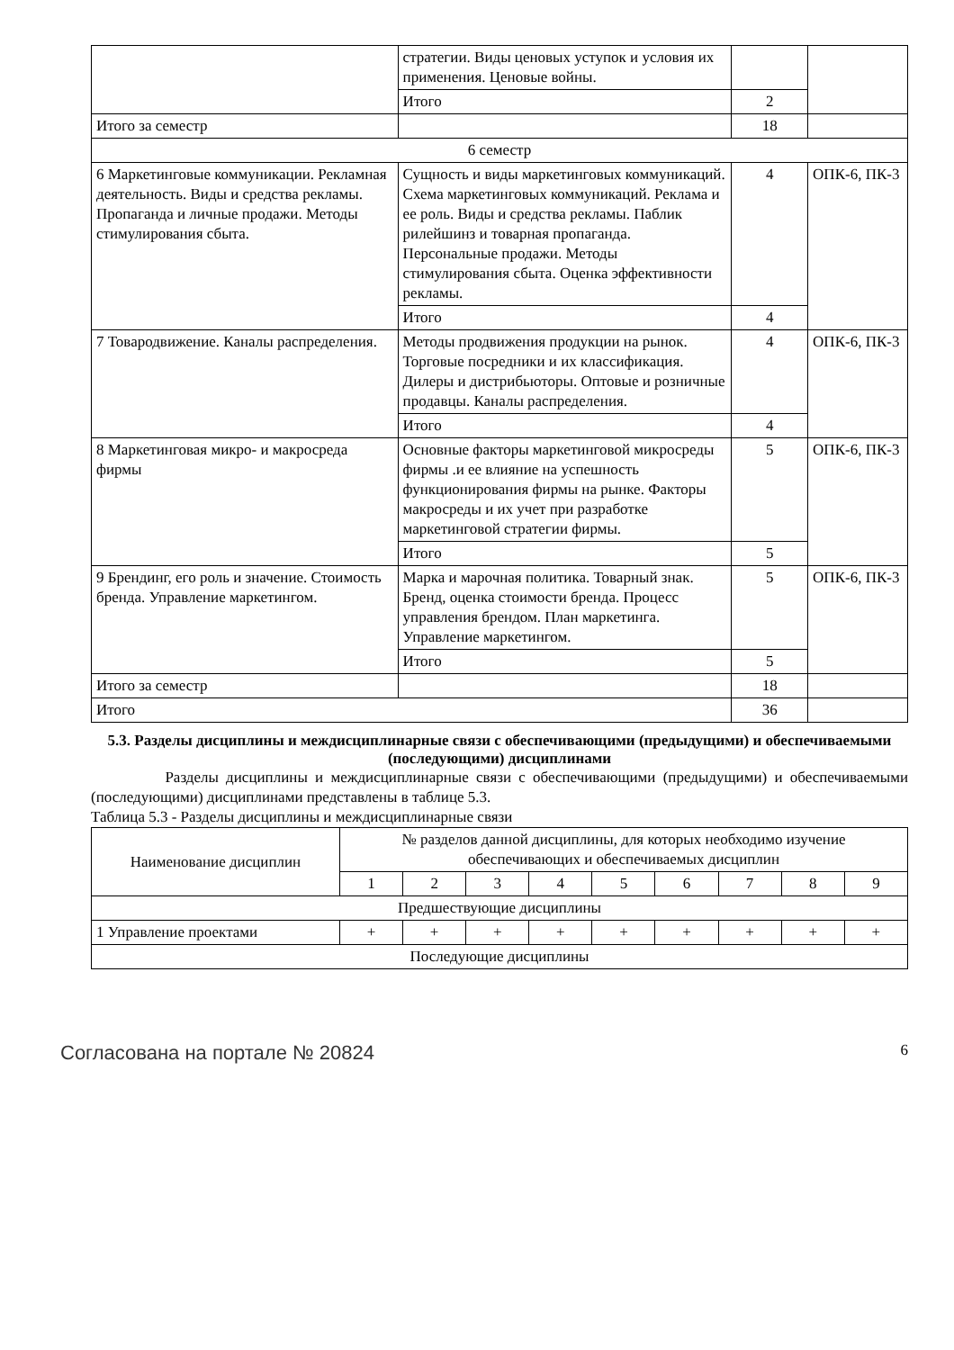| | стратегии. Виды ценовых уступок и условия их применения. Ценовые войны. | | |
| | Итого | 2 | |
| Итого за семестр | | 18 | |
| 6 семестр | | | |
| 6 Маркетинговые коммуникации. Рекламная деятельность. Виды и средства рекламы. Пропаганда и личные продажи. Методы стимулирования сбыта. | Сущность и виды маркетинговых коммуникаций. Схема маркетинговых коммуникаций. Реклама и ее роль. Виды и средства рекламы. Паблик рилейшинз и товарная пропаганда. Персональные продажи. Методы стимулирования сбыта. Оценка эффективности рекламы. | 4 | ОПК-6, ПК-3 |
| | Итого | 4 | |
| 7 Товародвижение. Каналы распределения. | Методы продвижения продукции на рынок. Торговые посредники и их классификация. Дилеры и дистрибьюторы. Оптовые и розничные продавцы. Каналы распределения. | 4 | ОПК-6, ПК-3 |
| | Итого | 4 | |
| 8 Маркетинговая микро- и макросреда фирмы | Основные факторы маркетинговой микросреды фирмы .и ее влияние на успешность функционирования фирмы на рынке. Факторы макросреды и их учет при разработке маркетинговой стратегии фирмы. | 5 | ОПК-6, ПК-3 |
| | Итого | 5 | |
| 9 Брендинг, его роль и значение. Стоимость бренда. Управление маркетингом. | Марка и марочная политика. Товарный знак. Бренд, оценка стоимости бренда. Процесс управления брендом. План маркетинга. Управление маркетингом. | 5 | ОПК-6, ПК-3 |
| | Итого | 5 | |
| Итого за семестр | | 18 | |
| Итого | | 36 | |
5.3. Разделы дисциплины и междисциплинарные связи с обеспечивающими (предыдущими) и обеспечиваемыми (последующими) дисциплинами
Разделы дисциплины и междисциплинарные связи с обеспечивающими (предыдущими) и обеспечиваемыми (последующими) дисциплинами представлены в таблице 5.3.
Таблица 5.3 - Разделы дисциплины и междисциплинарные связи
| Наименование дисциплин | № разделов данной дисциплины, для которых необходимо изучение обеспечивающих и обеспечиваемых дисциплин | | | | | | | | |
| --- | --- | --- | --- | --- | --- | --- | --- | --- | --- |
| | 1 | 2 | 3 | 4 | 5 | 6 | 7 | 8 | 9 |
| Предшествующие дисциплины | | | | | | | | | |
| 1 Управление проектами | + | + | + | + | + | + | + | + | + |
| Последующие дисциплины | | | | | | | | | |
Согласована на портале № 20824 6